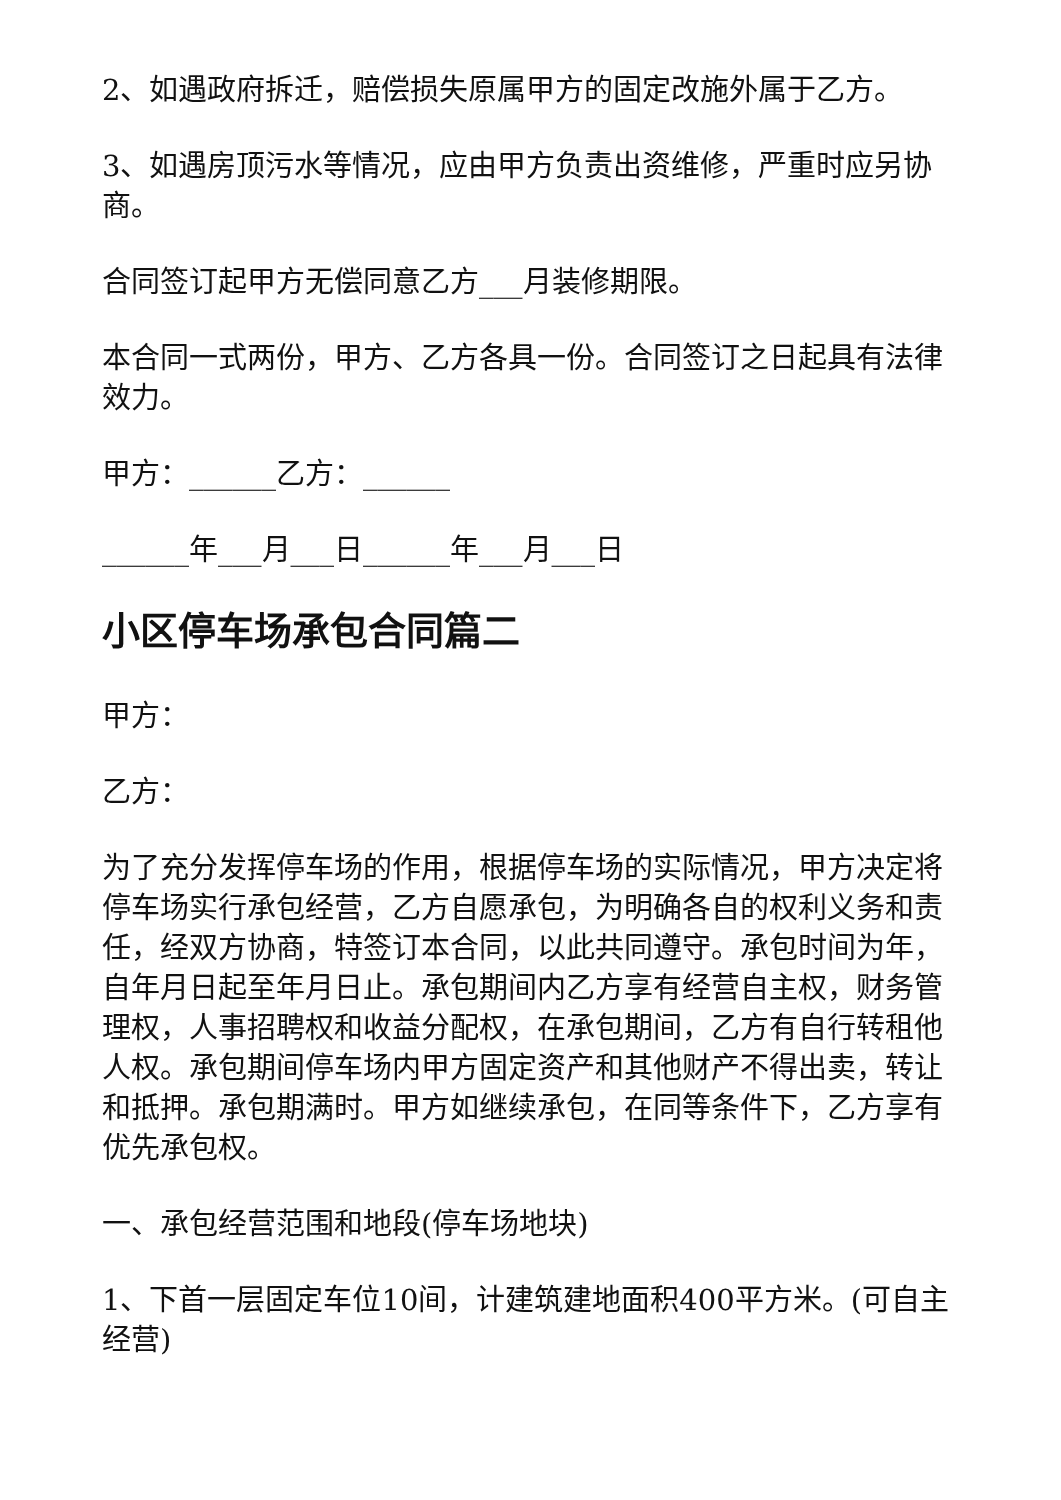2、如遇政府拆迁，赔偿损失原属甲方的固定改施外属于乙方。
3、如遇房顶污水等情况，应由甲方负责出资维修，严重时应另协商。
合同签订起甲方无偿同意乙方___月装修期限。
本合同一式两份，甲方、乙方各具一份。合同签订之日起具有法律效力。
甲方：______乙方：______
______年___月___日______年___月___日
小区停车场承包合同篇二
甲方：
乙方：
为了充分发挥停车场的作用，根据停车场的实际情况，甲方决定将停车场实行承包经营，乙方自愿承包，为明确各自的权利义务和责任，经双方协商，特签订本合同，以此共同遵守。承包时间为年，自年月日起至年月日止。承包期间内乙方享有经营自主权，财务管理权，人事招聘权和收益分配权，在承包期间，乙方有自行转租他人权。承包期间停车场内甲方固定资产和其他财产不得出卖，转让和抵押。承包期满时。甲方如继续承包，在同等条件下，乙方享有优先承包权。
一、承包经营范围和地段(停车场地块)
1、下首一层固定车位10间，计建筑建地面积400平方米。(可自主经营)